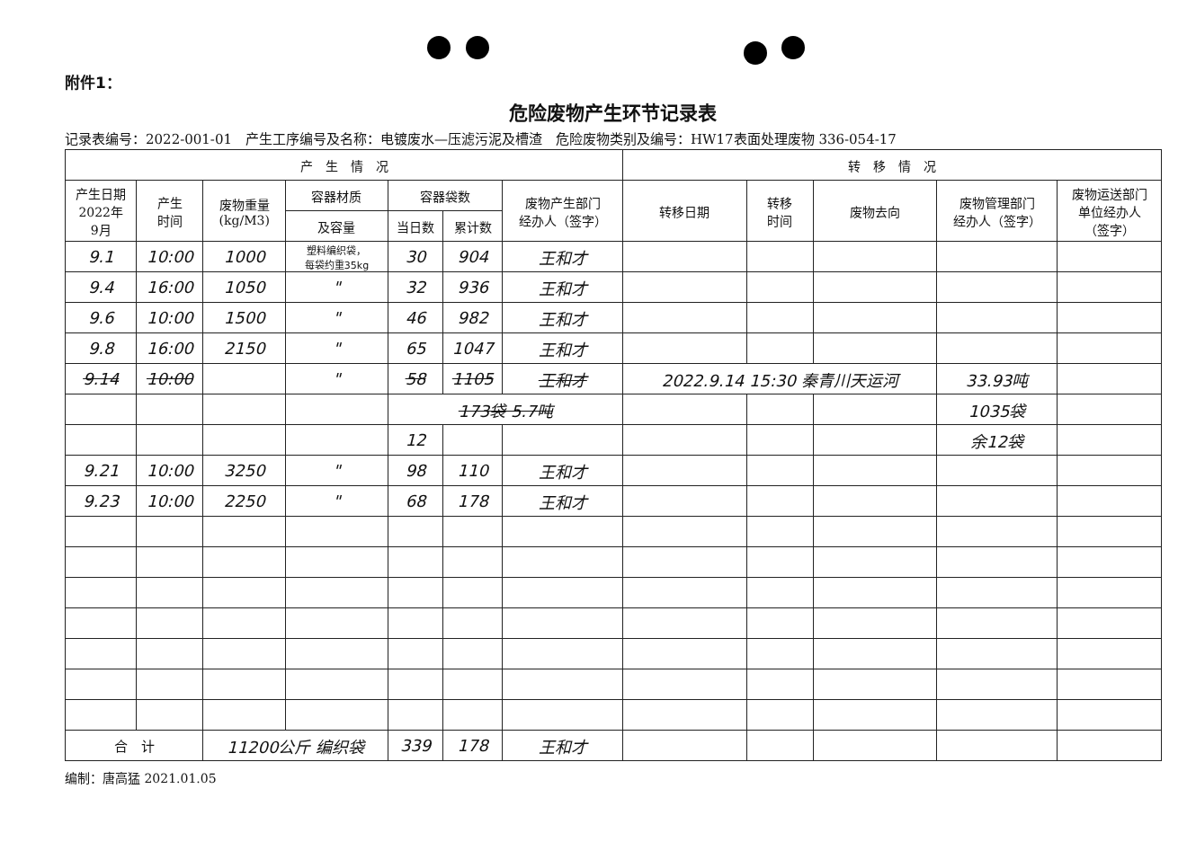附件1：
危险废物产生环节记录表
记录表编号：2022-001-01　产生工序编号及名称：电镀废水—压滤污泥及槽渣　危险废物类别及编号：HW17表面处理废物 336-054-17
| 产 生 情 况 | | | | | | | 转 移 情 况 | | | | |
| --- | --- | --- | --- | --- | --- | --- | --- | --- | --- | --- | --- |
| 产生日期 2022年 9月 | 产生 时间 | 废物重量 (kg/M3) | 容器材质 | 容器袋数 | | 废物产生部门 经办人（签字） | 转移日期 | 转移 时间 | 废物去向 | 废物管理部门 经办人（签字） | 废物运送部门 单位经办人 （签字） |
| | | | 及容量 | 当日数 | 累计数 | | | | | | |
| 9.1 | 10:00 | 1000 | 塑料编织袋， 每袋约重35kg | 30 | 904 | 王和才 | | | | | |
| 9.4 | 16:00 | 1050 | " | 32 | 936 | 王和才 | | | | | |
| 9.6 | 10:00 | 1500 | " | 46 | 982 | 王和才 | | | | | |
| 9.8 | 16:00 | 2150 | " | 65 | 1047 | 王和才 | | | | | |
| 9.14 | 10:00 | | " | 58 | 1105 | 王和才 | 2022.9.14 15:30 秦青川天运河 | | | 33.93吨 | |
| | | | | 173袋 5.7吨 | | | | | | 1035袋 | |
| | | | | 12 | | | | | | 余12袋 | |
| 9.21 | 10:00 | 3250 | " | 98 | 110 | 王和才 | | | | | |
| 9.23 | 10:00 | 2250 | " | 68 | 178 | 王和才 | | | | | |
| 合 计 | | 11200公斤 编织袋 | | 339 | 178 | 王和才 | | | | | |
编制：唐高猛 2021.01.05